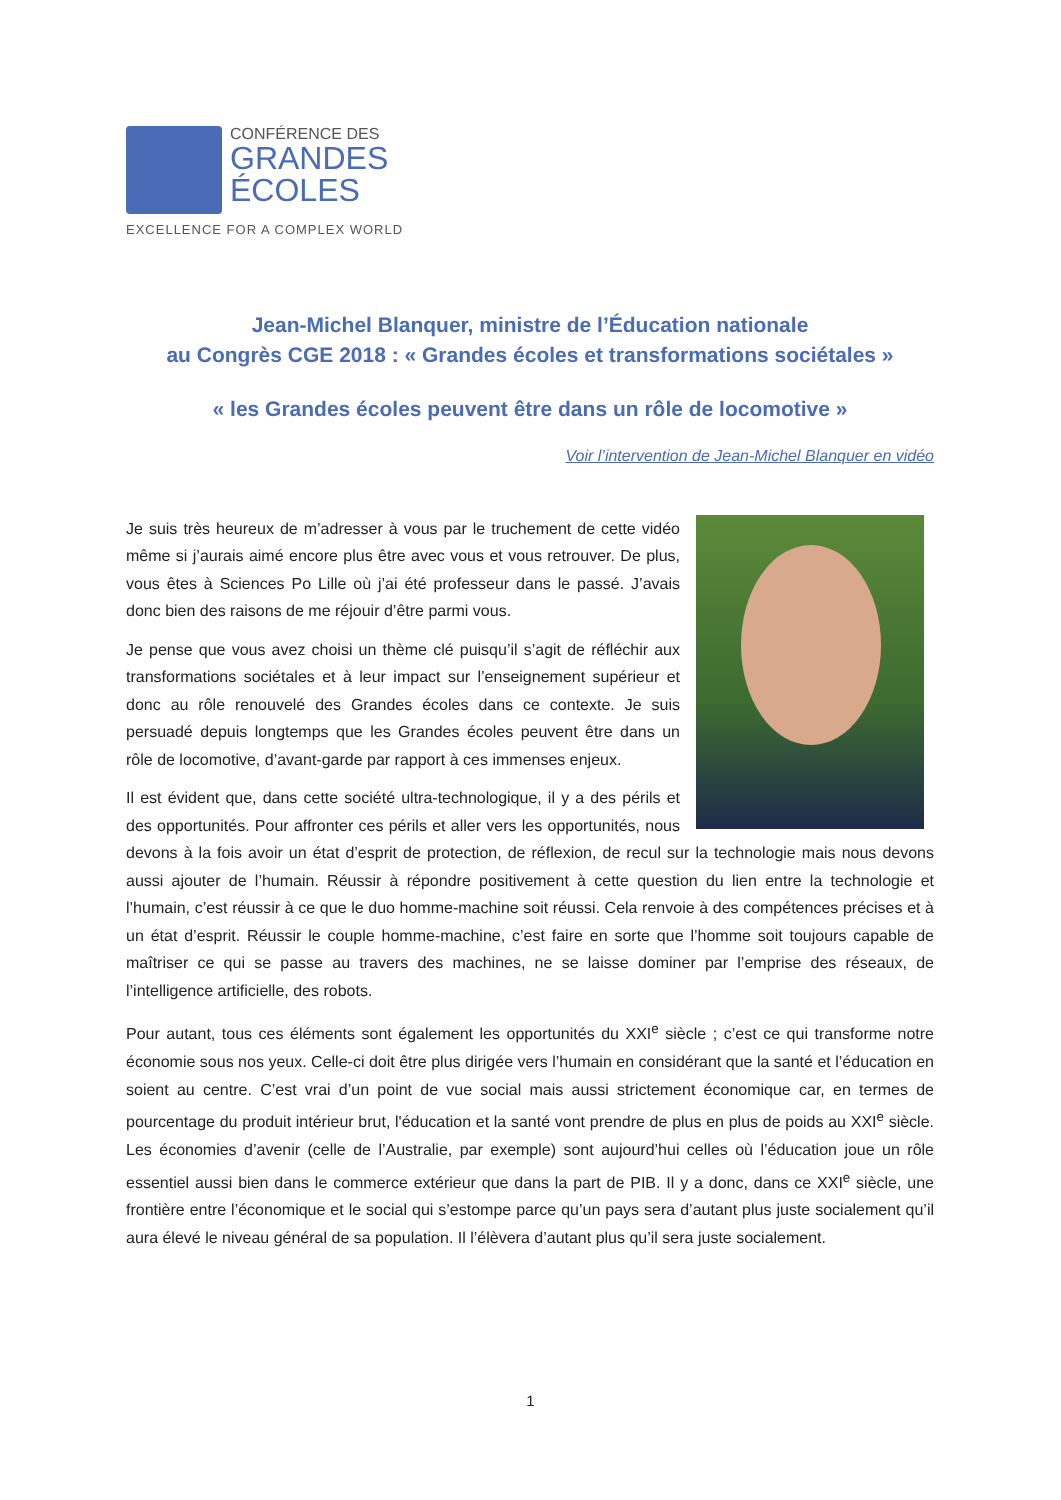CONFÉRENCE DES
GRANDES
ÉCOLES
EXCELLENCE FOR A COMPLEX WORLD
Jean-Michel Blanquer, ministre de l’Éducation nationale
au Congrès CGE 2018 : « Grandes écoles et transformations sociétales »
« les Grandes écoles peuvent être dans un rôle de locomotive »
Voir l’intervention de Jean-Michel Blanquer en vidéo
Je suis très heureux de m’adresser à vous par le truchement de cette vidéo même si j’aurais aimé encore plus être avec vous et vous retrouver. De plus, vous êtes à Sciences Po Lille où j’ai été professeur dans le passé. J’avais donc bien des raisons de me réjouir d’être parmi vous.
Je pense que vous avez choisi un thème clé puisqu’il s’agit de réfléchir aux transformations sociétales et à leur impact sur l’enseignement supérieur et donc au rôle renouvelé des Grandes écoles dans ce contexte. Je suis persuadé depuis longtemps que les Grandes écoles peuvent être dans un rôle de locomotive, d’avant-garde par rapport à ces immenses enjeux.
Il est évident que, dans cette société ultra-technologique, il y a des périls et des opportunités. Pour affronter ces périls et aller vers les opportunités, nous devons à la fois avoir un état d’esprit de protection, de réflexion, de recul sur la technologie mais nous devons aussi ajouter de l’humain. Réussir à répondre positivement à cette question du lien entre la technologie et l’humain, c’est réussir à ce que le duo homme-machine soit réussi. Cela renvoie à des compétences précises et à un état d’esprit. Réussir le couple homme-machine, c’est faire en sorte que l’homme soit toujours capable de maîtriser ce qui se passe au travers des machines, ne se laisse dominer par l’emprise des réseaux, de l’intelligence artificielle, des robots.
Pour autant, tous ces éléments sont également les opportunités du XXI<sup>e</sup> siècle ; c’est ce qui transforme notre économie sous nos yeux. Celle-ci doit être plus dirigée vers l’humain en considérant que la santé et l’éducation en soient au centre. C’est vrai d’un point de vue social mais aussi strictement économique car, en termes de pourcentage du produit intérieur brut, l'éducation et la santé vont prendre de plus en plus de poids au XXI<sup>e</sup> siècle. Les économies d’avenir (celle de l’Australie, par exemple) sont aujourd’hui celles où l’éducation joue un rôle essentiel aussi bien dans le commerce extérieur que dans la part de PIB. Il y a donc, dans ce XXI<sup>e</sup> siècle, une frontière entre l’économique et le social qui s’estompe parce qu’un pays sera d’autant plus juste socialement qu’il aura élevé le niveau général de sa population. Il l’élèvera d’autant plus qu’il sera juste socialement.
1